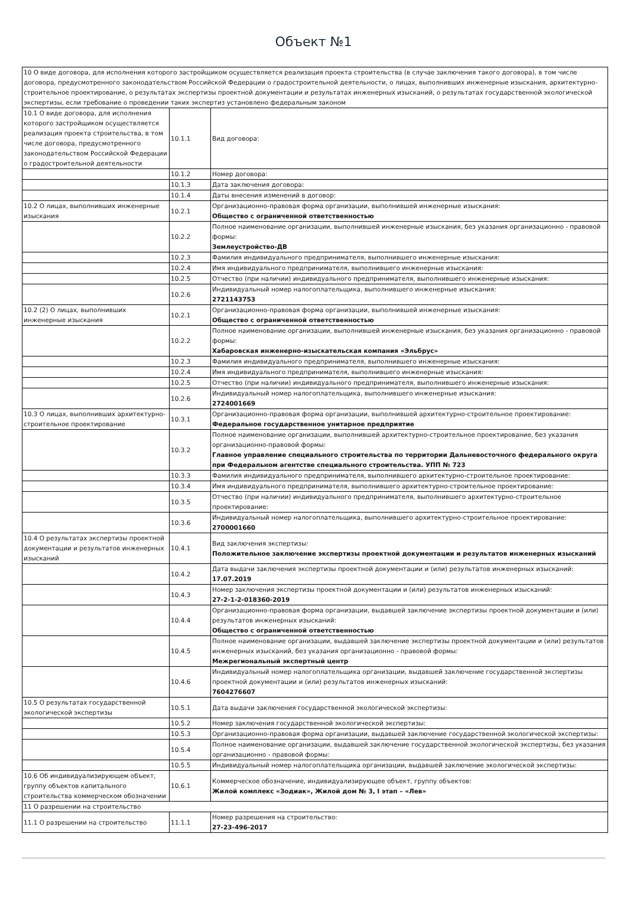Объект №1
| 10 О виде договора, для исполнения которого застройщиком осуществляется реализация проекта строительства (в случае заключения такого договора), в том числе договора, предусмотренного законодательством Российской Федерации о градостроительной деятельности, о лицах, выполнивших инженерные изыскания, архитектурно-строительное проектирование, о результатах экспертизы проектной документации и результатах инженерных изысканий, о результатах государственной экологической экспертизы, если требование о проведении таких экспертиз установлено федеральным законом | | |
| 10.1 О виде договора, для исполнения которого застройщиком осуществляется реализация проекта строительства, в том числе договора, предусмотренного законодательством Российской Федерации о градостроительной деятельности | 10.1.1 | Вид договора: |
| | 10.1.2 | Номер договора: |
| | 10.1.3 | Дата заключения договора: |
| | 10.1.4 | Даты внесения изменений в договор: |
| 10.2 О лицах, выполнивших инженерные изыскания | 10.2.1 | Организационно-правовая форма организации, выполнившей инженерные изыскания: Общество с ограниченной ответственностью |
| | 10.2.2 | Полное наименование организации, выполнившей инженерные изыскания, без указания организационно - правовой формы: Землеустройство-ДВ |
| | 10.2.3 | Фамилия индивидуального предпринимателя, выполнившего инженерные изыскания: |
| | 10.2.4 | Имя индивидуального предпринимателя, выполнившего инженерные изыскания: |
| | 10.2.5 | Отчество (при наличии) индивидуального предпринимателя, выполнившего инженерные изыскания: |
| | 10.2.6 | Индивидуальный номер налогоплательщика, выполнившего инженерные изыскания: 2721143753 |
| 10.2 (2) О лицах, выполнивших инженерные изыскания | 10.2.1 | Организационно-правовая форма организации, выполнившей инженерные изыскания: Общество с ограниченной ответственностью |
| | 10.2.2 | Полное наименование организации, выполнившей инженерные изыскания, без указания организационно - правовой формы: Хабаровская инженерно-изыскательская компания «Эльбрус» |
| | 10.2.3 | Фамилия индивидуального предпринимателя, выполнившего инженерные изыскания: |
| | 10.2.4 | Имя индивидуального предпринимателя, выполнившего инженерные изыскания: |
| | 10.2.5 | Отчество (при наличии) индивидуального предпринимателя, выполнившего инженерные изыскания: |
| | 10.2.6 | Индивидуальный номер налогоплательщика, выполнившего инженерные изыскания: 2724001669 |
| 10.3 О лицах, выполнивших архитектурно-строительное проектирование | 10.3.1 | Организационно-правовая форма организации, выполнившей архитектурно-строительное проектирование: Федеральное государственное унитарное предприятие |
| | 10.3.2 | Полное наименование организации, выполнившей архитектурно-строительное проектирование, без указания организационно-правовой формы: Главное управление специального строительства по территории Дальневосточного федерального округа при Федеральном агентстве специального строительства. УПП № 723 |
| | 10.3.3 | Фамилия индивидуального предпринимателя, выполнившего архитектурно-строительное проектирование: |
| | 10.3.4 | Имя индивидуального предпринимателя, выполнившего архитектурно-строительное проектирование: |
| | 10.3.5 | Отчество (при наличии) индивидуального предпринимателя, выполнившего архитектурно-строительное проектирование: |
| | 10.3.6 | Индивидуальный номер налогоплательщика, выполнившего архитектурно-строительное проектирование: 2700001660 |
| 10.4 О результатах экспертизы проектной документации и результатов инженерных изысканий | 10.4.1 | Вид заключения экспертизы: Положительное заключение экспертизы проектной документации и результатов инженерных изысканий |
| | 10.4.2 | Дата выдачи заключения экспертизы проектной документации и (или) результатов инженерных изысканий: 17.07.2019 |
| | 10.4.3 | Номер заключения экспертизы проектной документации и (или) результатов инженерных изысканий: 27-2-1-2-018360-2019 |
| | 10.4.4 | Организационно-правовая форма организации, выдавшей заключение экспертизы проектной документации и (или) результатов инженерных изысканий: Общество с ограниченной ответственностью |
| | 10.4.5 | Полное наименование организации, выдавшей заключение экспертизы проектной документации и (или) результатов инженерных изысканий, без указания организационно - правовой формы: Межрегиональный экспертный центр |
| | 10.4.6 | Индивидуальный номер налогоплательщика организации, выдавшей заключение государственной экспертизы проектной документации и (или) результатов инженерных изысканий: 7604276607 |
| 10.5 О результатах государственной экологической экспертизы | 10.5.1 | Дата выдачи заключения государственной экологической экспертизы: |
| | 10.5.2 | Номер заключения государственной экологической экспертизы: |
| | 10.5.3 | Организационно-правовая форма организации, выдавшей заключение государственной экологической экспертизы: |
| | 10.5.4 | Полное наименование организации, выдавшей заключение государственной экологической экспертизы, без указания организационно - правовой формы: |
| | 10.5.5 | Индивидуальный номер налогоплательщика организации, выдавшей заключение экологической экспертизы: |
| 10.6 Об индивидуализирующем объект, группу объектов капитального строительства коммерческом обозначении | 10.6.1 | Коммерческое обозначение, индивидуализирующее объект, группу объектов: Жилой комплекс «Зодиак», Жилой дом № 3, I этап – «Лев» |
| 11 О разрешении на строительство | | |
| 11.1 О разрешении на строительство | 11.1.1 | Номер разрешения на строительство: 27-23-496-2017 |